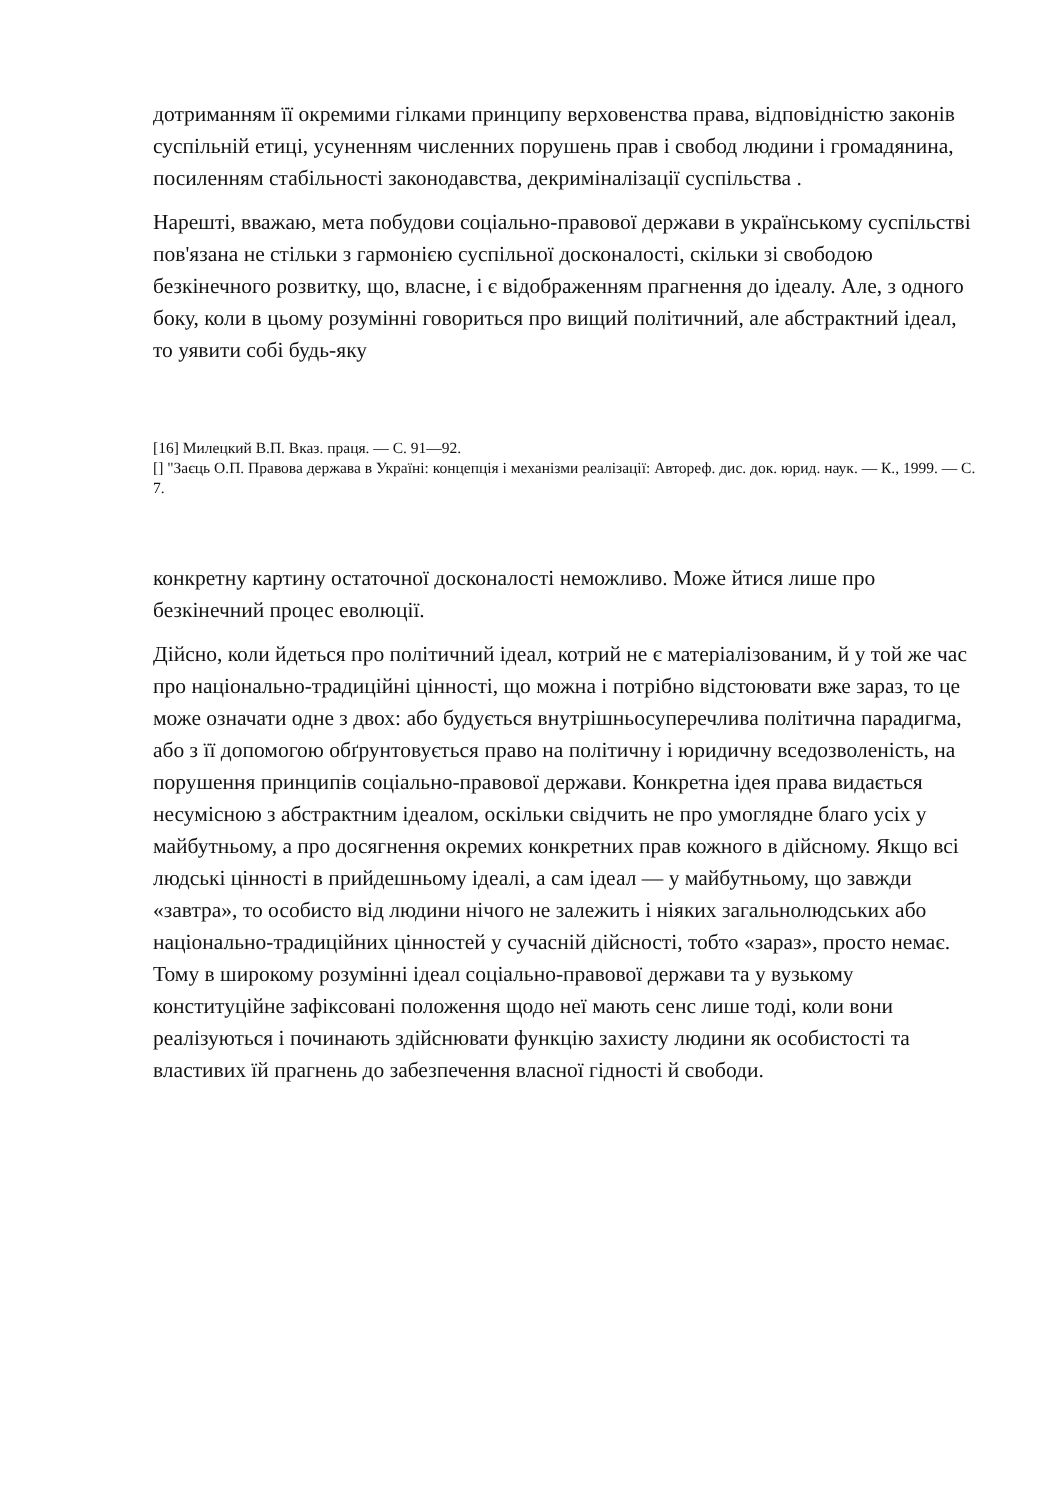дотриманням її окремими гілками принципу верховенства права, відповідністю законів суспільній етиці, усуненням численних порушень прав і свобод людини і громадянина, посиленням стабільності законодавства, декриміналізації суспільства .
Нарешті, вважаю, мета побудови соціально-правової держави в українському суспільстві пов'язана не стільки з гармонією суспільної досконалості, скільки зі свободою безкінечного розвитку, що, власне, і є відображенням прагнення до ідеалу. Але, з одного боку, коли в цьому розумінні говориться про вищий політичний, але абстрактний ідеал, то уявити собі будь-яку
[16] Милецкий В.П. Вказ. праця. — С. 91—92.
[] "Заєць О.П. Правова держава в Україні: концепція і механізми реалізації: Автореф. дис. док. юрид. наук. — К., 1999. — С. 7.
конкретну картину остаточної досконалості неможливо. Може йтися лише про безкінечний процес еволюції.
Дійсно, коли йдеться про політичний ідеал, котрий не є матеріалізованим, й у той же час про національно-традиційні цінності, що можна і потрібно відстоювати вже зараз, то це може означати одне з двох: або будується внутрішньосуперечлива політична парадигма, або з її допомогою обґрунтовується право на політичну і юридичну вседозволеність, на порушення принципів соціально-правової держави. Конкретна ідея права видається несумісною з абстрактним ідеалом, оскільки свідчить не про умоглядне благо усіх у майбутньому, а про досягнення окремих конкретних прав кожного в дійсному. Якщо всі людські цінності в прийдешньому ідеалі, а сам ідеал — у майбутньому, що завжди «завтра», то особисто від людини нічого не залежить і ніяких загальнолюдських або національно-традиційних цінностей у сучасній дійсності, тобто «зараз», просто немає. Тому в широкому розумінні ідеал соціально-правової держави та у вузькому конституційне зафіксовані положення щодо неї мають сенс лише тоді, коли вони реалізуються і починають здійснювати функцію захисту людини як особистості та властивих їй прагнень до забезпечення власної гідності й свободи.